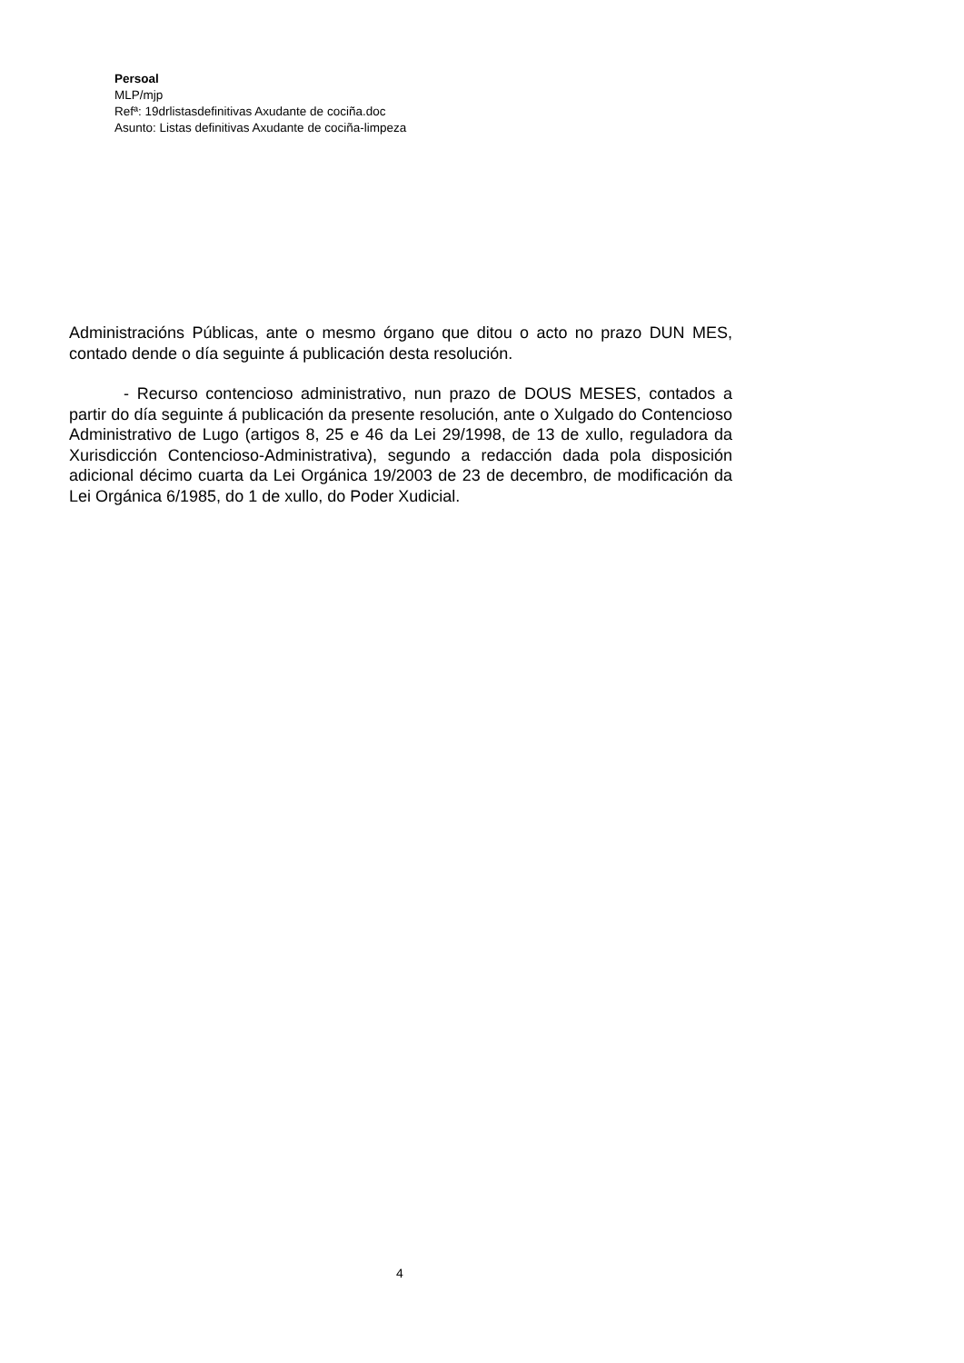Persoal
MLP/mjp
Refª: 19drlistasdefinitivas Axudante de cociña.doc
Asunto: Listas definitivas Axudante de cociña-limpeza
Administracións Públicas, ante o mesmo órgano que ditou o acto no prazo DUN MES, contado dende o día seguinte á publicación desta resolución.
- Recurso contencioso administrativo, nun prazo de DOUS MESES, contados a partir do día seguinte á publicación da presente resolución, ante o Xulgado do Contencioso Administrativo de Lugo (artigos 8, 25 e 46 da Lei 29/1998, de 13 de xullo, reguladora da Xurisdicción Contencioso-Administrativa), segundo a redacción dada pola disposición adicional décimo cuarta da Lei Orgánica 19/2003 de 23 de decembro, de modificación da Lei Orgánica 6/1985, do 1 de xullo, do Poder Xudicial.
4